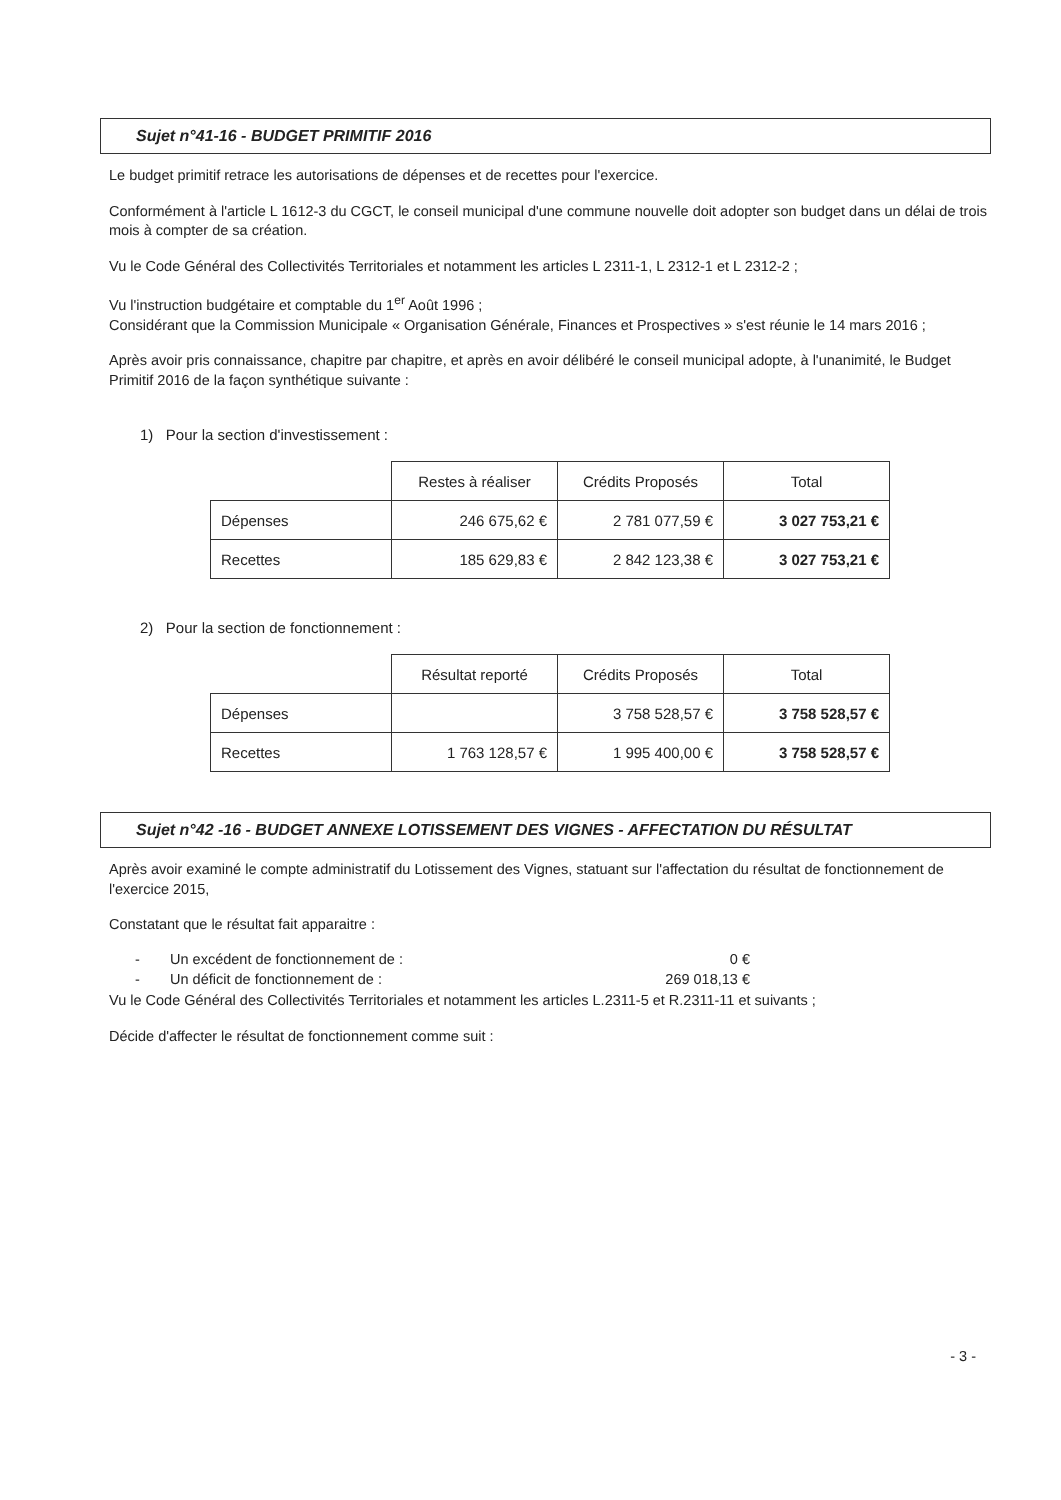Sujet n°41-16 - BUDGET PRIMITIF 2016
Le budget primitif retrace les autorisations de dépenses et de recettes pour l'exercice.
Conformément à l'article L 1612-3 du CGCT, le conseil municipal d'une commune nouvelle doit adopter son budget dans un délai de trois mois à compter de sa création.
Vu le Code Général des Collectivités Territoriales et notamment les articles L 2311-1, L 2312-1 et L 2312-2 ;
Vu l'instruction budgétaire et comptable du 1<sup>er</sup> Août 1996 ;
Considérant que la Commission Municipale « Organisation Générale, Finances et Prospectives » s'est réunie le 14 mars 2016 ;
Après avoir pris connaissance, chapitre par chapitre, et après en avoir délibéré le conseil municipal adopte, à l'unanimité, le Budget Primitif 2016 de la façon synthétique suivante :
1) Pour la section d'investissement :
| | Restes à réaliser | Crédits Proposés | Total |
| Dépenses | 246 675,62 € | 2 781 077,59 € | 3 027 753,21 € |
| Recettes | 185 629,83 € | 2 842 123,38 € | 3 027 753,21 € |
2) Pour la section de fonctionnement :
| | Résultat reporté | Crédits Proposés | Total |
| Dépenses | | 3 758 528,57 € | 3 758 528,57 € |
| Recettes | 1 763 128,57 € | 1 995 400,00 € | 3 758 528,57 € |
Sujet n°42 -16 - BUDGET ANNEXE LOTISSEMENT DES VIGNES - AFFECTATION DU RÉSULTAT
Après avoir examiné le compte administratif du Lotissement des Vignes, statuant sur l'affectation du résultat de fonctionnement de l'exercice 2015,
Constatant que le résultat fait apparaitre :
- Un excédent de fonctionnement de : 0 €
- Un déficit de fonctionnement de : 269 018,13 €
Vu le Code Général des Collectivités Territoriales et notamment les articles L.2311-5 et R.2311-11 et suivants ;
Décide d'affecter le résultat de fonctionnement comme suit :
- 3 -